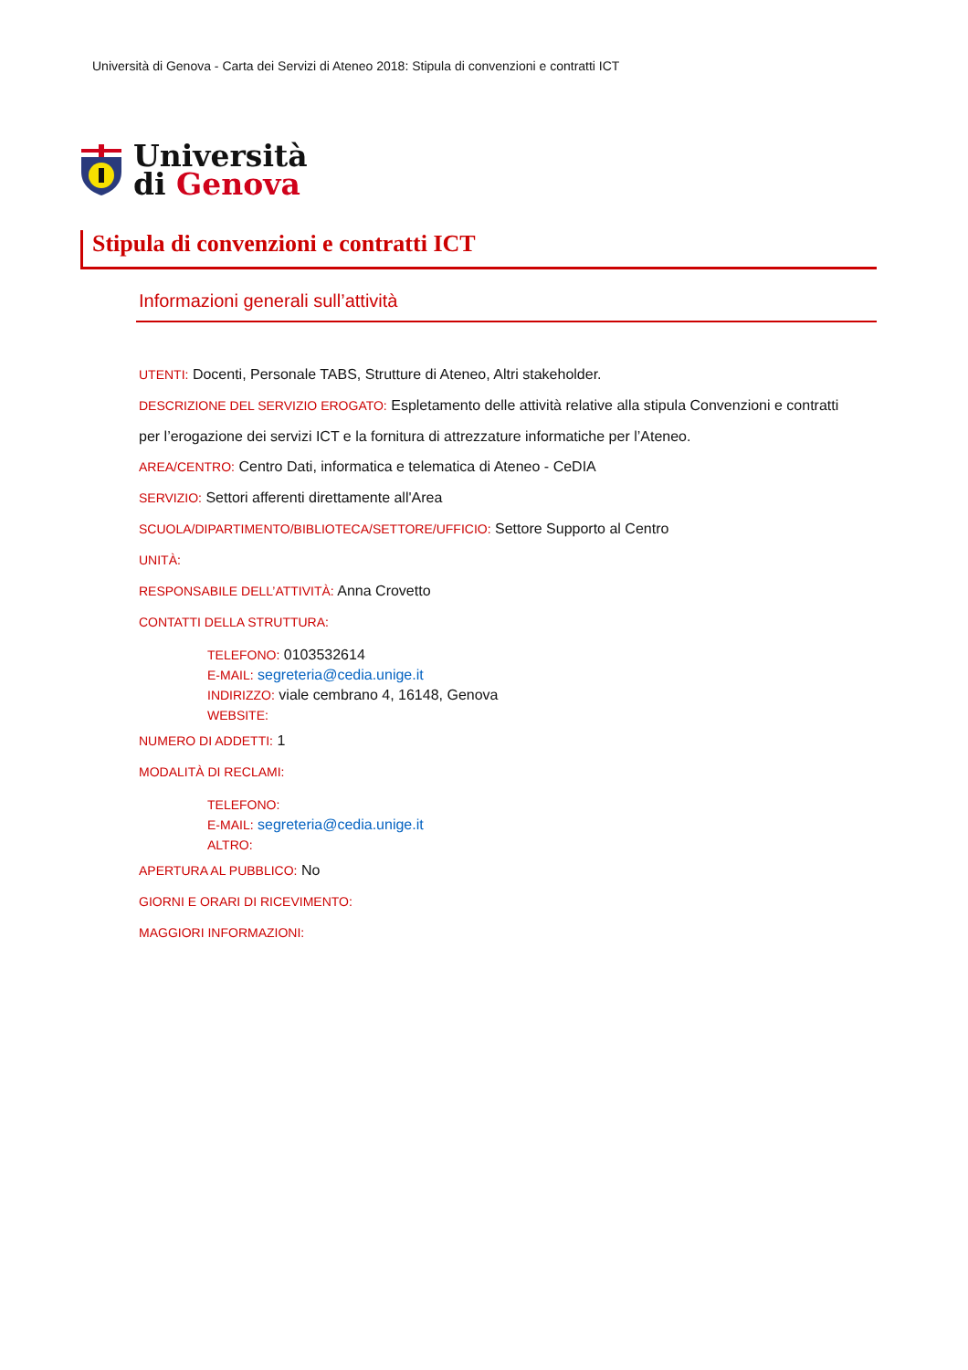Università di Genova - Carta dei Servizi di Ateneo 2018: Stipula di convenzioni e contratti ICT
Università
di Genova
Stipula di convenzioni e contratti ICT
Informazioni generali sull’attività
UTENTI: Docenti, Personale TABS, Strutture di Ateneo, Altri stakeholder.
DESCRIZIONE DEL SERVIZIO EROGATO: Espletamento delle attività relative alla stipula Convenzioni e contratti per l’erogazione dei servizi ICT e la fornitura di attrezzature informatiche per l’Ateneo.
AREA/CENTRO: Centro Dati, informatica e telematica di Ateneo - CeDIA
SERVIZIO: Settori afferenti direttamente all'Area
SCUOLA/DIPARTIMENTO/BIBLIOTECA/SETTORE/UFFICIO: Settore Supporto al Centro
UNITÀ:
RESPONSABILE DELL’ATTIVITÀ: Anna Crovetto
CONTATTI DELLA STRUTTURA:
TELEFONO: 0103532614
E-MAIL: segreteria@cedia.unige.it
INDIRIZZO: viale cembrano 4, 16148, Genova
WEBSITE:
NUMERO DI ADDETTI: 1
MODALITÀ DI RECLAMI:
TELEFONO:
E-MAIL: segreteria@cedia.unige.it
ALTRO:
APERTURA AL PUBBLICO: No
GIORNI E ORARI DI RICEVIMENTO:
MAGGIORI INFORMAZIONI: